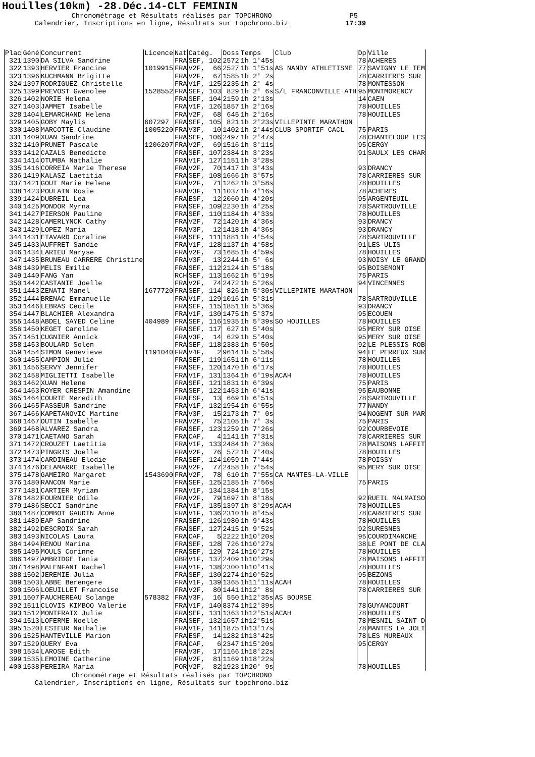Houilles(10km) -28.Déc.14-CLT FEMININ
Chronométrage et Résultats réalisés par TOPCHRONO P5 Calendrier, Inscriptions en ligne, Résultats sur topchrono.biz 17:39
| Plac | Géné | Concurrent | Licence | Nat | Catég. | Doss | Temps | Club | Dp | Ville |
| --- | --- | --- | --- | --- | --- | --- | --- | --- | --- | --- |
| 321 | 1390 | DA SILVA Sandrine | | FRA | SEF, 102 | 2572 | 1h 1'45s | | 78 | ACHERES |
| 322 | 1393 | HERVIER Francine | 1019915 | FRA | V2F, 66 | 2527 | 1h 1'51s | AS NANDY ATHLETISME | 77 | SAVIGNY LE TEM |
| 323 | 1396 | KUCHMANN Brigitte | | FRA | V2F, 67 | 1585 | 1h 2' 2s | | 78 | CARRIERES SUR |
| 324 | 1397 | RODRIGUEZ Christelle | | FRA | V1F, 125 | 2235 | 1h 2' 4s | | 78 | MONTESSON |
| 325 | 1399 | PREVOST Gwenolee | 1528552 | FRA | SEF, 103 | 829 | 1h 2' 6s | S/L FRANCONVILLE ATH | 95 | MONTMORENCY |
| 326 | 1402 | NORIE Helena | | FRA | SEF, 104 | 2159 | 1h 2'13s | | 14 | CAEN |
| 327 | 1403 | JAMMET Isabelle | | FRA | V1F, 126 | 1857 | 1h 2'16s | | 78 | HOUILLES |
| 328 | 1404 | LEMARCHAND Helena | | FRA | V2F, 68 | 645 | 1h 2'16s | | 78 | HOUILLES |
| 329 | 1405 | GOBY Maylis | 607297 | FRA | SEF, 105 | 821 | 1h 2'23s | VILLEPINTE MARATHON | | |
| 330 | 1408 | MARCOTTE Claudine | 1005220 | FRA | V3F, 10 | 1402 | 1h 2'44s | CLUB SPORTIF CACL | 75 | PARIS |
| 331 | 1409 | XUAN Sandrine | | FRA | SEF, 106 | 2497 | 1h 2'47s | | 78 | CHANTELOUP LES |
| 332 | 1410 | PRUNET Pascale | 1206207 | FRA | V2F, 69 | 1516 | 1h 3'11s | | 95 | CERGY |
| 333 | 1412 | CAZALS Benedicte | | FRA | SEF, 107 | 2384 | 1h 3'23s | | 91 | SAULX LES CHAR |
| 334 | 1414 | OTUMBA Nathalie | | FRA | V1F, 127 | 1151 | 1h 3'28s | | | |
| 335 | 1416 | CORREIA Marie Therese | | FRA | V2F, 70 | 1417 | 1h 3'43s | | 93 | DRANCY |
| 336 | 1419 | KALASZ Laetitia | | FRA | SEF, 108 | 1666 | 1h 3'57s | | 78 | CARRIERES SUR |
| 337 | 1421 | GOUT Marie Helene | | FRA | V2F, 71 | 1262 | 1h 3'58s | | 78 | HOUILLES |
| 338 | 1423 | POULAIN Rosie | | FRA | V3F, 11 | 1037 | 1h 4'16s | | 78 | ACHERES |
| 339 | 1424 | DUBREIL Lea | | FRA | ESF, 12 | 2060 | 1h 4'20s | | 95 | ARGENTEUIL |
| 340 | 1425 | MONDOR Myrna | | FRA | SEF, 109 | 2230 | 1h 4'25s | | 78 | SARTROUVILLE |
| 341 | 1427 | PIERSON Pauline | | FRA | SEF, 110 | 1184 | 1h 4'33s | | 78 | HOUILLES |
| 342 | 1428 | CAMERLYNCK Cathy | | FRA | V2F, 72 | 1420 | 1h 4'36s | | 93 | DRANCY |
| 343 | 1429 | LOPEZ Maria | | FRA | V3F, 12 | 1418 | 1h 4'36s | | 93 | DRANCY |
| 344 | 1431 | ETAVARD Coraline | | FRA | SEF, 111 | 1881 | 1h 4'54s | | 78 | SARTROUVILLE |
| 345 | 1433 | AUFFRET Sandie | | FRA | V1F, 128 | 1137 | 1h 4'58s | | 91 | LES ULIS |
| 346 | 1434 | LARIEU Maryse | | FRA | V2F, 73 | 1685 | 1h 4'59s | | 78 | HOUILLES |
| 347 | 1435 | BRUNEAU CARRERE Christine | | FRA | V3F, 13 | 2244 | 1h 5' 6s | | 93 | NOISY LE GRAND |
| 348 | 1439 | MELIS Emilie | | FRA | SEF, 112 | 2124 | 1h 5'18s | | 95 | BOISEMONT |
| 349 | 1440 | FANG Yan | | RCH | SEF, 113 | 1662 | 1h 5'19s | | 75 | PARIS |
| 350 | 1442 | CASTANIE Joelle | | FRA | V2F, 74 | 2472 | 1h 5'26s | | 94 | VINCENNES |
| 351 | 1443 | ZENATI Manel | 1677720 | FRA | SEF, 114 | 826 | 1h 5'30s | VILLEPINTE MARATHON | | |
| 352 | 1444 | BRENAC Emmanuelle | | FRA | V1F, 129 | 1016 | 1h 5'31s | | 78 | SARTROUVILLE |
| 353 | 1446 | LEBRAS Cecile | | FRA | SEF, 115 | 1851 | 1h 5'36s | | 93 | DRANCY |
| 354 | 1447 | BLACHIER Alexandra | | FRA | V1F, 130 | 1475 | 1h 5'37s | | 95 | ECOUEN |
| 355 | 1448 | ABDEL SAYED Celine | 404989 | FRA | SEF, 116 | 1935 | 1h 5'39s | SO HOUILLES | 78 | HOUILLES |
| 356 | 1450 | KEGET Caroline | | FRA | SEF, 117 | 627 | 1h 5'40s | | 95 | MERY SUR OISE |
| 357 | 1451 | CUGNIER Annick | | FRA | V3F, 14 | 629 | 1h 5'40s | | 95 | MERY SUR OISE |
| 358 | 1453 | BOULARD Solen | | FRA | SEF, 118 | 2383 | 1h 5'50s | | 92 | LE PLESSIS ROB |
| 359 | 1454 | SIMON Genevieve | T191040 | FRA | V4F, 2 | 9614 | 1h 5'58s | | 94 | LE PERREUX SUR |
| 360 | 1455 | CAMPION Julie | | FRA | SEF, 119 | 1651 | 1h 6'11s | | 78 | HOUILLES |
| 361 | 1456 | SERVY Jennifer | | FRA | SEF, 120 | 1470 | 1h 6'17s | | 78 | HOUILLES |
| 362 | 1458 | MIGLIETTI Isabelle | | FRA | V1F, 131 | 1364 | 1h 6'19s | ACAH | 78 | HOUILLES |
| 363 | 1462 | XUAN Helene | | FRA | SEF, 121 | 1831 | 1h 6'39s | | 75 | PARIS |
| 364 | 1463 | ROYER CRESPIN Amandine | | FRA | SEF, 122 | 1453 | 1h 6'41s | | 95 | EAUBONNE |
| 365 | 1464 | COURTE Meredith | | FRA | ESF, 13 | 669 | 1h 6'51s | | 78 | SARTROUVILLE |
| 366 | 1465 | FASSEUR Sandrine | | FRA | V1F, 132 | 1954 | 1h 6'55s | | 77 | NANDY |
| 367 | 1466 | KAPETANOVIC Martine | | FRA | V3F, 15 | 2173 | 1h 7' 0s | | 94 | NOGENT SUR MAR |
| 368 | 1467 | OUTIN Isabelle | | FRA | V2F, 75 | 2105 | 1h 7' 3s | | 75 | PARIS |
| 369 | 1468 | ALVAREZ Sandra | | FRA | SEF, 123 | 1259 | 1h 7'26s | | 92 | COURBEVOIE |
| 370 | 1471 | CAETANO Sarah | | FRA | CAF, 4 | 1141 | 1h 7'31s | | 78 | CARRIERES SUR |
| 371 | 1472 | CROUZET Laetitia | | FRA | V1F, 133 | 2484 | 1h 7'36s | | 78 | MAISONS LAFFIT |
| 372 | 1473 | PINGRIS Joelle | | FRA | V2F, 76 | 572 | 1h 7'40s | | 78 | HOUILLES |
| 373 | 1474 | CARDINEAU Elodie | | FRA | SEF, 124 | 1059 | 1h 7'44s | | 78 | POISSY |
| 374 | 1476 | DELAMARRE Isabelle | | FRA | V2F, 77 | 2458 | 1h 7'54s | | 95 | MERY SUR OISE |
| 375 | 1478 | GAMEIRO Margaret | 1543690 | FRA | V2F, 78 | 610 | 1h 7'55s | CA MANTES-LA-VILLE | | |
| 376 | 1480 | RANCON Marie | | FRA | SEF, 125 | 2185 | 1h 7'56s | | 75 | PARIS |
| 377 | 1481 | CARTIER Myriam | | FRA | V1F, 134 | 1384 | 1h 8'15s | | | |
| 378 | 1482 | FOURNIER Odile | | FRA | V2F, 79 | 1697 | 1h 8'18s | | 92 | RUEIL MALMAISO |
| 379 | 1486 | SECCI Sandrine | | FRA | V1F, 135 | 1397 | 1h 8'29s | ACAH | 78 | HOUILLES |
| 380 | 1487 | COMBOT GAUDIN Anne | | FRA | V1F, 136 | 2310 | 1h 8'45s | | 78 | CARRIERES SUR |
| 381 | 1489 | EAP Sandrine | | FRA | SEF, 126 | 1980 | 1h 9'43s | | 78 | HOUILLES |
| 382 | 1492 | DESCROIX Sarah | | FRA | SEF, 127 | 2415 | 1h 9'52s | | 92 | SURESNES |
| 383 | 1493 | NICOLAS Laura | | FRA | CAF, 5 | 2222 | 1h10'20s | | 95 | COURDIMANCHE |
| 384 | 1494 | RENOU Marina | | FRA | SEF, 128 | 726 | 1h10'27s | | 38 | LE PONT DE CLA |
| 385 | 1495 | MOULS Corinne | | FRA | SEF, 129 | 724 | 1h10'27s | | 78 | HOUILLES |
| 386 | 1497 | AMBRIDGE Tania | | GBR | V1F, 137 | 2409 | 1h10'29s | | 78 | MAISONS LAFFIT |
| 387 | 1498 | MALENFANT Rachel | | FRA | V1F, 138 | 2300 | 1h10'41s | | 78 | HOUILLES |
| 388 | 1502 | JEREMIE Julia | | FRA | SEF, 130 | 2274 | 1h10'52s | | 95 | BEZONS |
| 389 | 1503 | LABBE Berengere | | FRA | V1F, 139 | 1365 | 1h11'11s | ACAH | 78 | HOUILLES |
| 390 | 1506 | LOEUILLET Francoise | | FRA | V2F, 80 | 1441 | 1h12' 8s | | 78 | CARRIERES SUR |
| 391 | 1507 | FAUCHEREAU Solange | 578382 | FRA | V3F, 16 | 550 | 1h12'35s | AS BOURSE | | |
| 392 | 1511 | CLOVIS KIMBOO Valerie | | FRA | V1F, 140 | 8374 | 1h12'39s | | 78 | GUYANCOURT |
| 393 | 1512 | MONTFRAIX Julie | | FRA | SEF, 131 | 1363 | 1h12'51s | ACAH | 78 | HOUILLES |
| 394 | 1513 | LOFERME Noelle | | FRA | SEF, 132 | 1657 | 1h12'51s | | 78 | MESNIL SAINT D |
| 395 | 1520 | LESIEUR Nathalie | | FRA | V1F, 141 | 1875 | 1h13'17s | | 78 | MANTES LA JOLI |
| 396 | 1525 | HANTEVILLE Marion | | FRA | ESF, 14 | 1282 | 1h13'42s | | 78 | LES MUREAUX |
| 397 | 1529 | GUERY Eva | | FRA | CAF, 6 | 2347 | 1h15'20s | | 95 | CERGY |
| 398 | 1534 | LAROSE Edith | | FRA | V3F, 17 | 1166 | 1h18'22s | | | |
| 399 | 1535 | LEMOINE Catherine | | FRA | V2F, 81 | 1169 | 1h18'22s | | | |
| 400 | 1538 | PEREIRA Maria | | POR | V2F, 82 | 1923 | 1h20' 9s | | 78 | HOUILLES |
Chronométrage et Résultats réalisés par TOPCHRONO Calendrier, Inscriptions en ligne, Résultats sur topchrono.biz